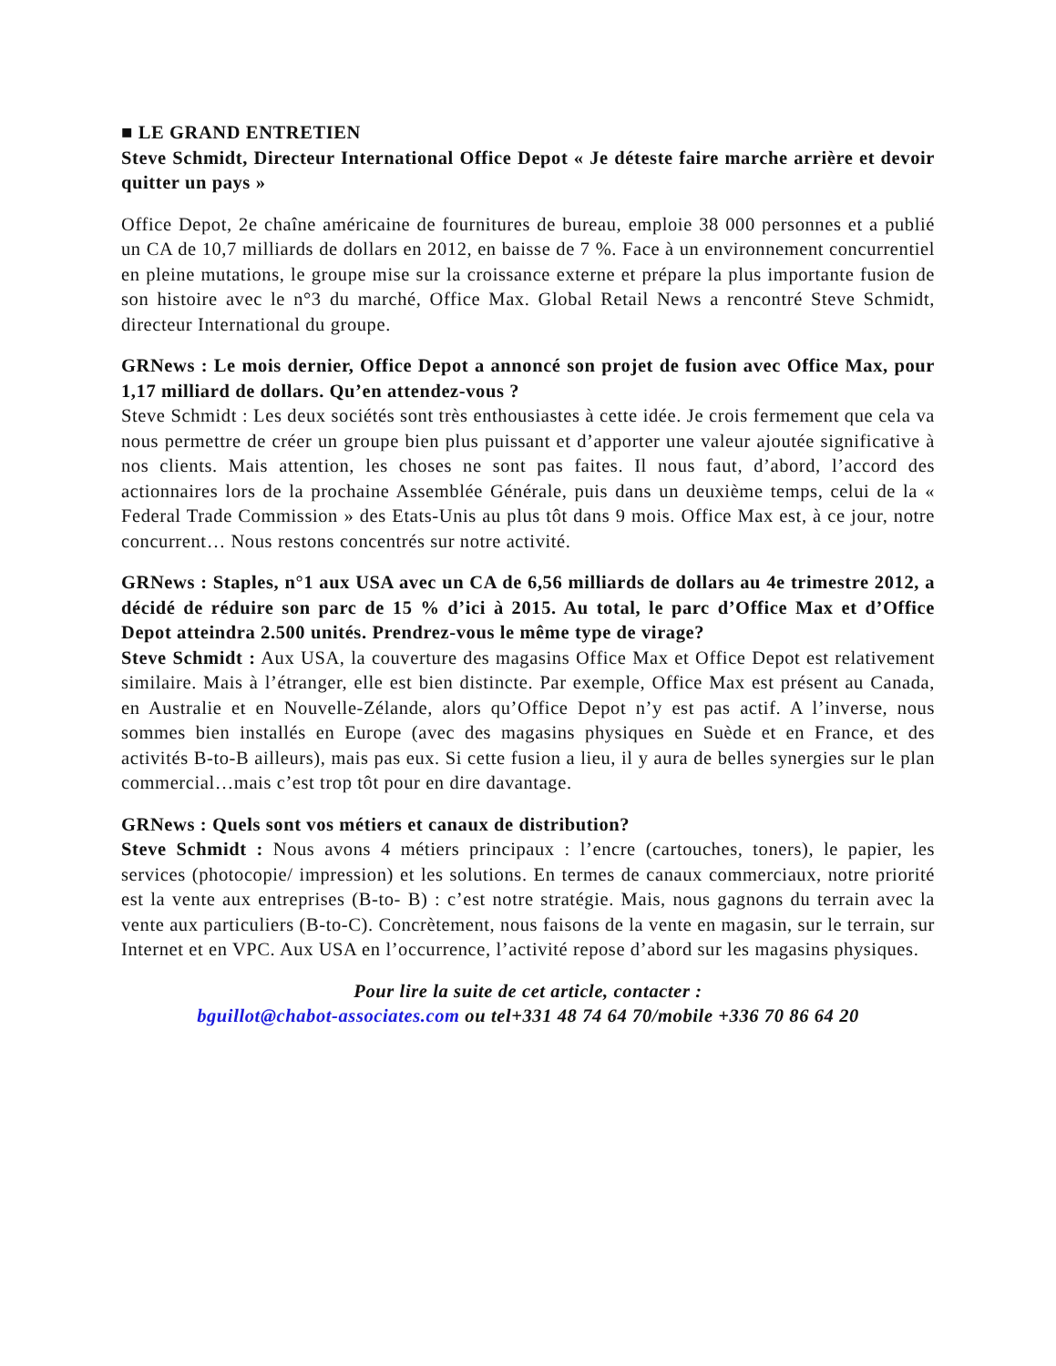■ LE GRAND ENTRETIEN
Steve Schmidt, Directeur International Office Depot « Je déteste faire marche arrière et devoir quitter un pays »
Office Depot, 2e chaîne américaine de fournitures de bureau, emploie 38 000 personnes et a publié un CA de 10,7 milliards de dollars en 2012, en baisse de 7 %. Face à un environnement concurrentiel en pleine mutations, le groupe mise sur la croissance externe et prépare la plus importante fusion de son histoire avec le n°3 du marché, Office Max. Global Retail News a rencontré Steve Schmidt, directeur International du groupe.
GRNews : Le mois dernier, Office Depot a annoncé son projet de fusion avec Office Max, pour 1,17 milliard de dollars. Qu’en attendez-vous ?
Steve Schmidt : Les deux sociétés sont très enthousiastes à cette idée. Je crois fermement que cela va nous permettre de créer un groupe bien plus puissant et d’apporter une valeur ajoutée significative à nos clients. Mais attention, les choses ne sont pas faites. Il nous faut, d’abord, l’accord des actionnaires lors de la prochaine Assemblée Générale, puis dans un deuxième temps, celui de la « Federal Trade Commission » des Etats-Unis au plus tôt dans 9 mois. Office Max est, à ce jour, notre concurrent… Nous restons concentrés sur notre activité.
GRNews : Staples, n°1 aux USA avec un CA de 6,56 milliards de dollars au 4e trimestre 2012, a décidé de réduire son parc de 15 % d’ici à 2015. Au total, le parc d’Office Max et d’Office Depot atteindra 2.500 unités. Prendrez-vous le même type de virage?
Steve Schmidt : Aux USA, la couverture des magasins Office Max et Office Depot est relativement similaire. Mais à l’étranger, elle est bien distincte. Par exemple, Office Max est présent au Canada, en Australie et en Nouvelle-Zélande, alors qu’Office Depot n’y est pas actif. A l’inverse, nous sommes bien installés en Europe (avec des magasins physiques en Suède et en France, et des activités B-to-B ailleurs), mais pas eux. Si cette fusion a lieu, il y aura de belles synergies sur le plan commercial…mais c’est trop tôt pour en dire davantage.
GRNews : Quels sont vos métiers et canaux de distribution?
Steve Schmidt : Nous avons 4 métiers principaux : l’encre (cartouches, toners), le papier, les services (photocopie/ impression) et les solutions. En termes de canaux commerciaux, notre priorité est la vente aux entreprises (B-to- B) : c’est notre stratégie. Mais, nous gagnons du terrain avec la vente aux particuliers (B-to-C). Concrètement, nous faisons de la vente en magasin, sur le terrain, sur Internet et en VPC. Aux USA en l’occurrence, l’activité repose d’abord sur les magasins physiques.
Pour lire la suite de cet article, contacter :
bguillot@chabot-associates.com ou tel+331 48 74 64 70/mobile +336 70 86 64 20